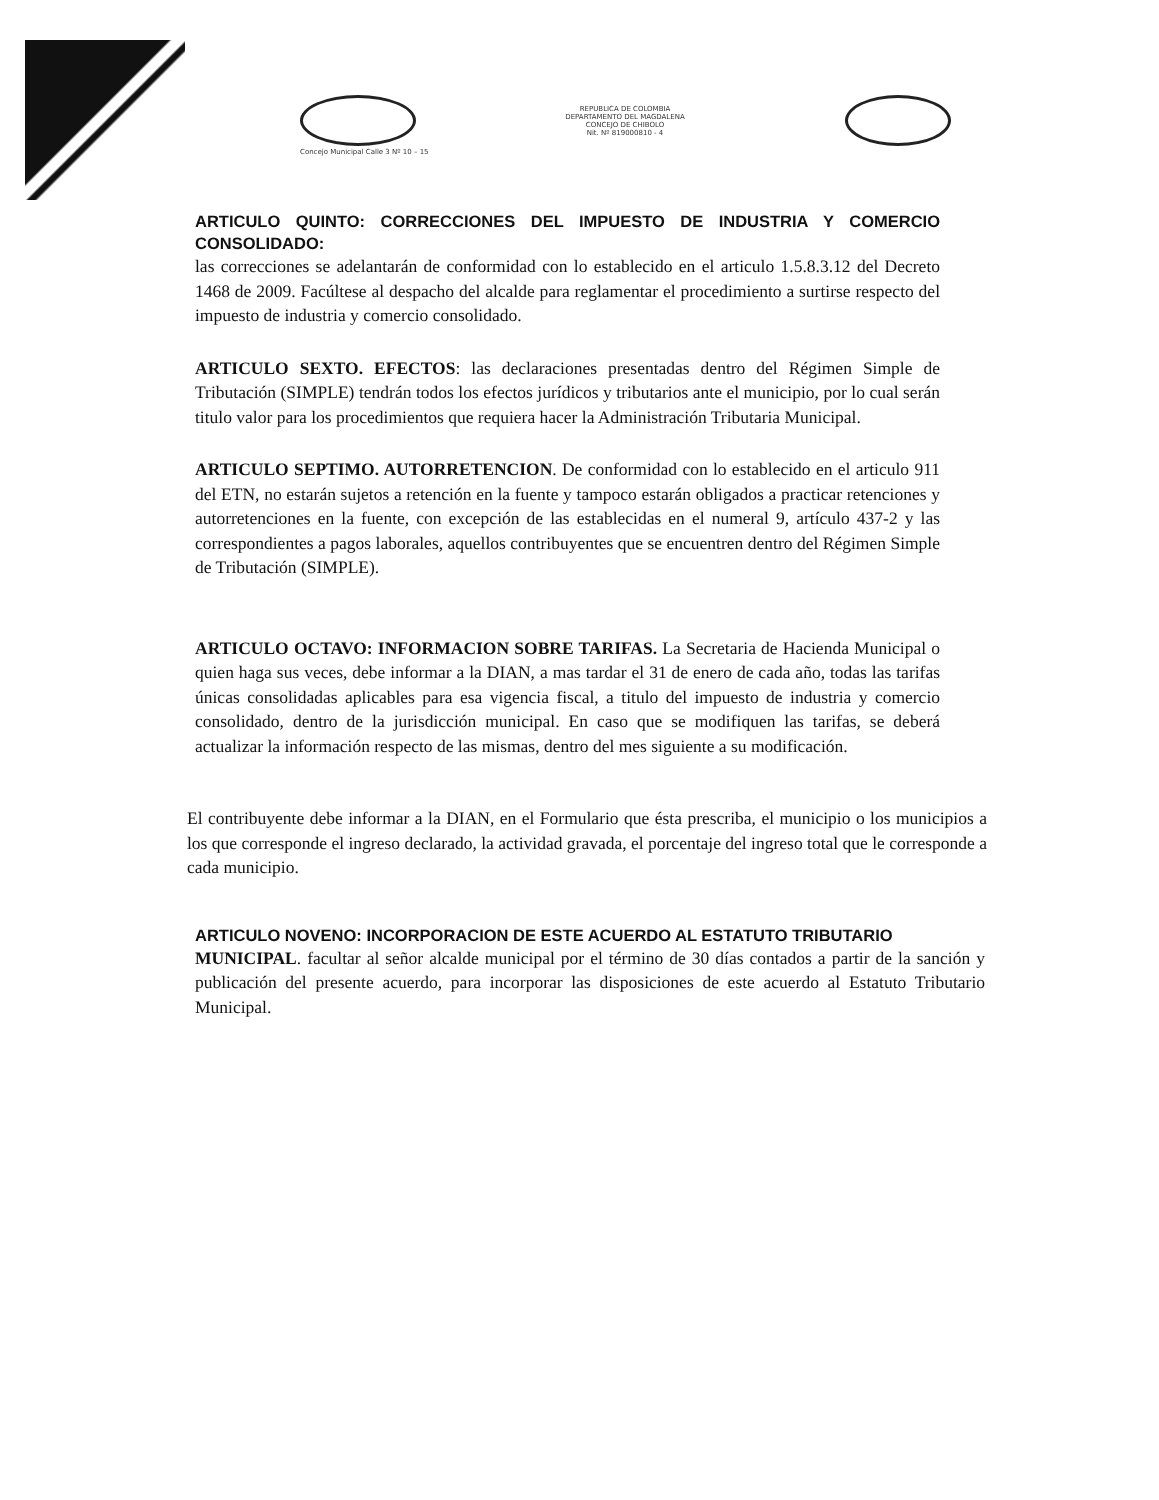REPUBLICA DE COLOMBIA
DEPARTAMENTO DEL MAGDALENA
CONCEJO DE CHIBOLO
Nit. Nº 819000810 - 4
Concejo Municipal Calle 3 Nº 10 – 15
ARTICULO QUINTO: CORRECCIONES DEL IMPUESTO DE INDUSTRIA Y COMERCIO CONSOLIDADO:
las correcciones se adelantarán de conformidad con lo establecido en el articulo 1.5.8.3.12 del Decreto 1468 de 2009. Facúltese al despacho del alcalde para reglamentar el procedimiento a surtirse respecto del impuesto de industria y comercio consolidado.
ARTICULO SEXTO. EFECTOS: las declaraciones presentadas dentro del Régimen Simple de Tributación (SIMPLE) tendrán todos los efectos jurídicos y tributarios ante el municipio, por lo cual serán titulo valor para los procedimientos que requiera hacer la Administración Tributaria Municipal.
ARTICULO SEPTIMO. AUTORRETENCION. De conformidad con lo establecido en el articulo 911 del ETN, no estarán sujetos a retención en la fuente y tampoco estarán obligados a practicar retenciones y autorretenciones en la fuente, con excepción de las establecidas en el numeral 9, artículo 437-2 y las correspondientes a pagos laborales, aquellos contribuyentes que se encuentren dentro del Régimen Simple de Tributación (SIMPLE).
ARTICULO OCTAVO: INFORMACION SOBRE TARIFAS. La Secretaria de Hacienda Municipal o quien haga sus veces, debe informar a la DIAN, a mas tardar el 31 de enero de cada año, todas las tarifas únicas consolidadas aplicables para esa vigencia fiscal, a titulo del impuesto de industria y comercio consolidado, dentro de la jurisdicción municipal. En caso que se modifiquen las tarifas, se deberá actualizar la información respecto de las mismas, dentro del mes siguiente a su modificación.
El contribuyente debe informar a la DIAN, en el Formulario que ésta prescriba, el municipio o los municipios a los que corresponde el ingreso declarado, la actividad gravada, el porcentaje del ingreso total que le corresponde a cada municipio.
ARTICULO NOVENO: INCORPORACION DE ESTE ACUERDO AL ESTATUTO TRIBUTARIO
MUNICIPAL. facultar al señor alcalde municipal por el término de 30 días contados a partir de la sanción y publicación del presente acuerdo, para incorporar las disposiciones de este acuerdo al Estatuto Tributario Municipal.